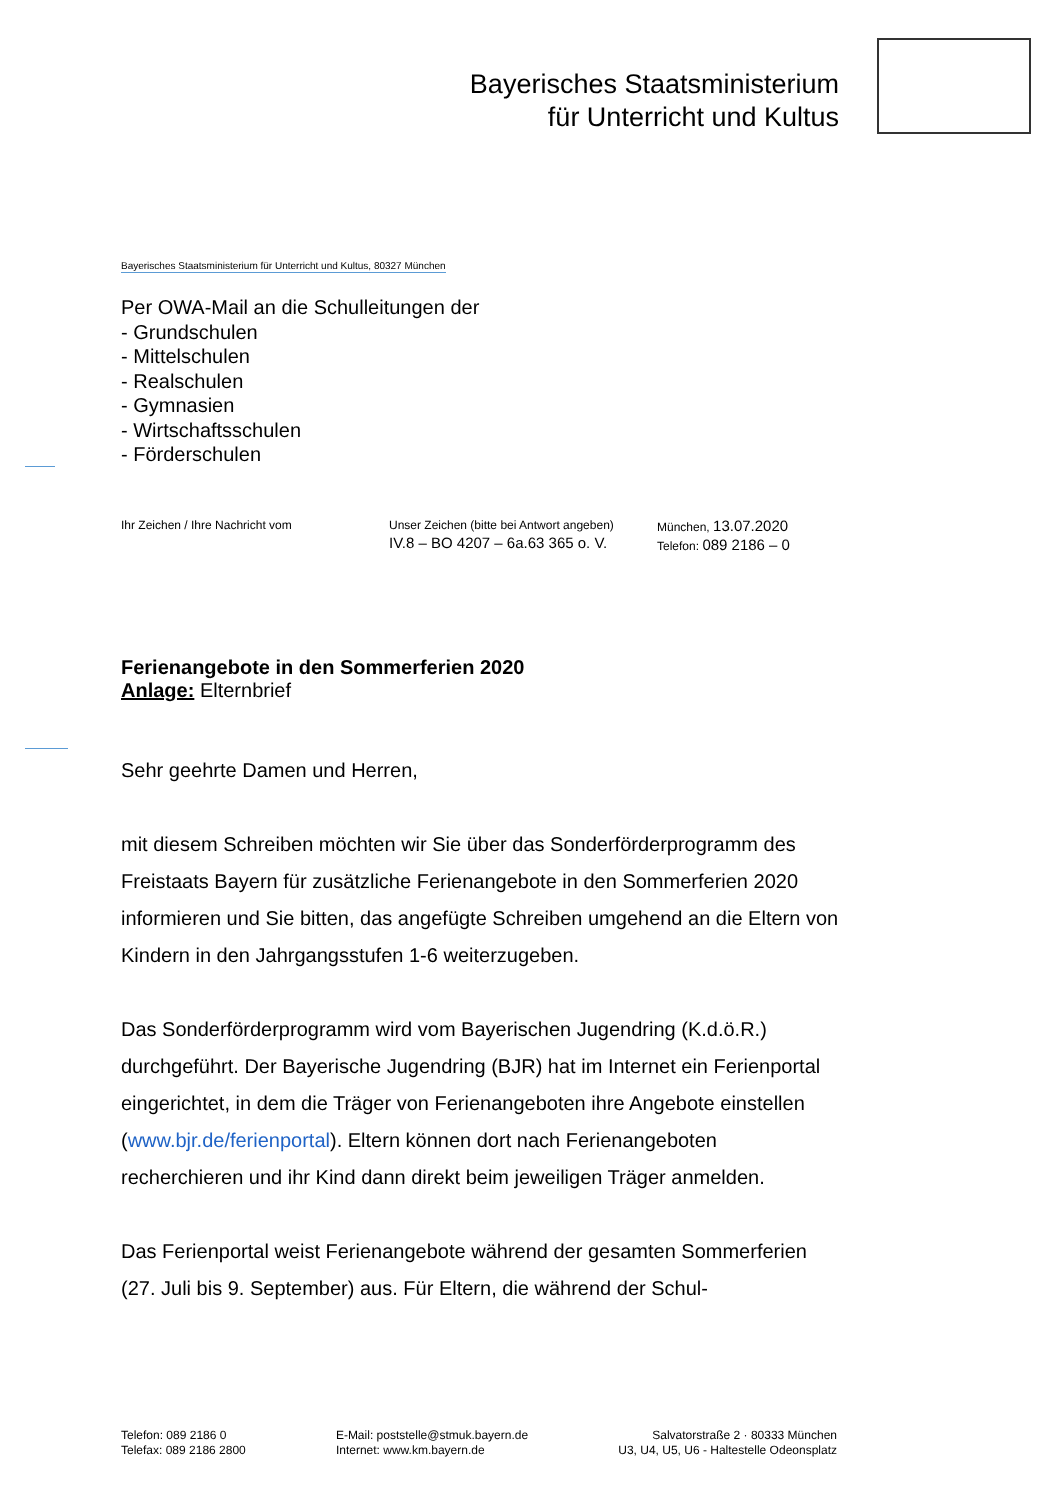Bayerisches Staatsministerium
für Unterricht und Kultus
Bayerisches Staatsministerium für Unterricht und Kultus, 80327 München
Per OWA-Mail an die Schulleitungen der
- Grundschulen
- Mittelschulen
- Realschulen
- Gymnasien
- Wirtschaftsschulen
- Förderschulen
Ihr Zeichen / Ihre Nachricht vom Unser Zeichen (bitte bei Antwort angeben)
IV.8 – BO 4207 – 6a.63 365 o. V.
München, 13.07.2020
Telefon: 089 2186 – 0
Ferienangebote in den Sommerferien 2020
Anlage: Elternbrief
Sehr geehrte Damen und Herren,
mit diesem Schreiben möchten wir Sie über das Sonderförderprogramm des Freistaats Bayern für zusätzliche Ferienangebote in den Sommerferien 2020 informieren und Sie bitten, das angefügte Schreiben umgehend an die Eltern von Kindern in den Jahrgangsstufen 1-6 weiterzugeben.
Das Sonderförderprogramm wird vom Bayerischen Jugendring (K.d.ö.R.) durchgeführt. Der Bayerische Jugendring (BJR) hat im Internet ein Ferienportal eingerichtet, in dem die Träger von Ferienangeboten ihre Angebote einstellen (www.bjr.de/ferienportal). Eltern können dort nach Ferienangeboten recherchieren und ihr Kind dann direkt beim jeweiligen Träger anmelden.
Das Ferienportal weist Ferienangebote während der gesamten Sommerferien (27. Juli bis 9. September) aus. Für Eltern, die während der Schul-
Telefon: 089 2186 0
Telefax: 089 2186 2800
E-Mail: poststelle@stmuk.bayern.de
Internet: www.km.bayern.de
Salvatorstraße 2 · 80333 München
U3, U4, U5, U6 - Haltestelle Odeonsplatz